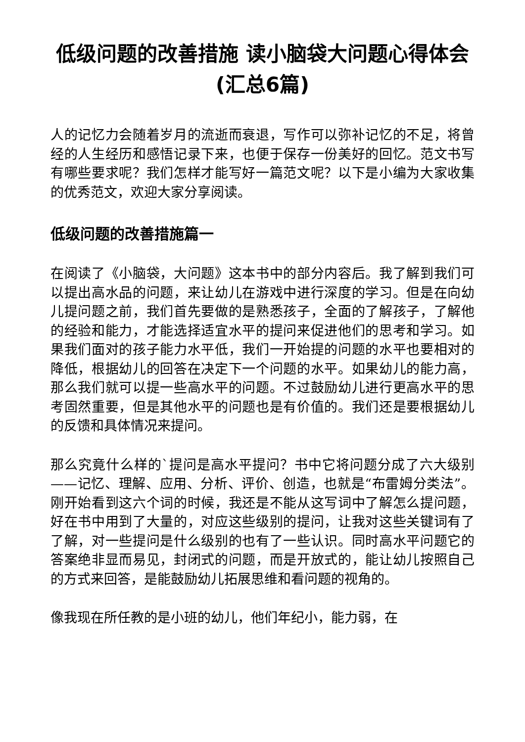低级问题的改善措施 读小脑袋大问题心得体会(汇总6篇)
人的记忆力会随着岁月的流逝而衰退，写作可以弥补记忆的不足，将曾经的人生经历和感悟记录下来，也便于保存一份美好的回忆。范文书写有哪些要求呢？我们怎样才能写好一篇范文呢？以下是小编为大家收集的优秀范文，欢迎大家分享阅读。
低级问题的改善措施篇一
在阅读了《小脑袋，大问题》这本书中的部分内容后。我了解到我们可以提出高水品的问题，来让幼儿在游戏中进行深度的学习。但是在向幼儿提问题之前，我们首先要做的是熟悉孩子，全面的了解孩子，了解他的经验和能力，才能选择适宜水平的提问来促进他们的思考和学习。如果我们面对的孩子能力水平低，我们一开始提的问题的水平也要相对的降低，根据幼儿的回答在决定下一个问题的水平。如果幼儿的能力高，那么我们就可以提一些高水平的问题。不过鼓励幼儿进行更高水平的思考固然重要，但是其他水平的问题也是有价值的。我们还是要根据幼儿的反馈和具体情况来提问。
那么究竟什么样的`提问是高水平提问？书中它将问题分成了六大级别——记忆、理解、应用、分析、评价、创造，也就是“布雷姆分类法”。刚开始看到这六个词的时候，我还是不能从这写词中了解怎么提问题，好在书中用到了大量的，对应这些级别的提问，让我对这些关键词有了了解，对一些提问是什么级别的也有了一些认识。同时高水平问题它的答案绝非显而易见，封闭式的问题，而是开放式的，能让幼儿按照自己的方式来回答，是能鼓励幼儿拓展思维和看问题的视角的。
像我现在所任教的是小班的幼儿，他们年纪小，能力弱，在